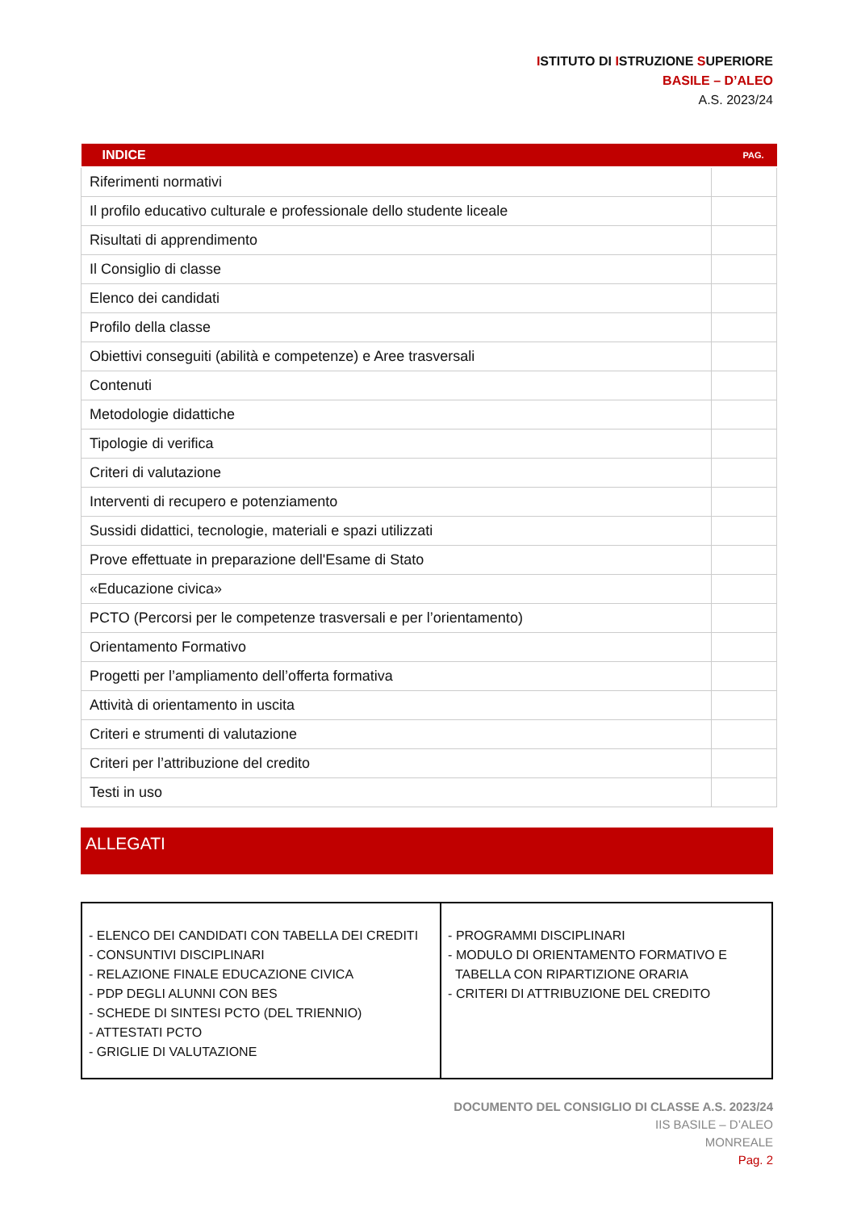ISTITUTO DI ISTRUZIONE SUPERIORE
BASILE – D’ALEO
A.S. 2023/24
| INDICE | PAG. |
| --- | --- |
| Riferimenti normativi | |
| Il profilo educativo culturale e professionale dello studente liceale | |
| Risultati di apprendimento | |
| Il Consiglio di classe | |
| Elenco dei candidati | |
| Profilo della classe | |
| Obiettivi conseguiti (abilità e competenze) e Aree trasversali | |
| Contenuti | |
| Metodologie didattiche | |
| Tipologie di verifica | |
| Criteri di valutazione | |
| Interventi di recupero e potenziamento | |
| Sussidi didattici, tecnologie, materiali e spazi utilizzati | |
| Prove effettuate in preparazione dell'Esame di Stato | |
| «Educazione civica» | |
| PCTO (Percorsi per le competenze trasversali e per l’orientamento) | |
| Orientamento Formativo | |
| Progetti per l’ampliamento dell’offerta formativa | |
| Attività di orientamento in uscita | |
| Criteri e strumenti di valutazione | |
| Criteri per l’attribuzione del credito | |
| Testi in uso | |
ALLEGATI
| - ELENCO DEI CANDIDATI CON TABELLA DEI CREDITI - CONSUNTIVI DISCIPLINARI - RELAZIONE FINALE EDUCAZIONE CIVICA - PDP DEGLI ALUNNI CON BES - SCHEDE DI SINTESI PCTO (DEL TRIENNIO) - ATTESTATI PCTO - GRIGLIE DI VALUTAZIONE | - PROGRAMMI DISCIPLINARI - MODULO DI ORIENTAMENTO FORMATIVO E TABELLA CON RIPARTIZIONE ORARIA - CRITERI DI ATTRIBUZIONE DEL CREDITO |
DOCUMENTO DEL CONSIGLIO DI CLASSE A.S. 2023/24
IIS BASILE – D’ALEO
MONREALE
Pag. 2